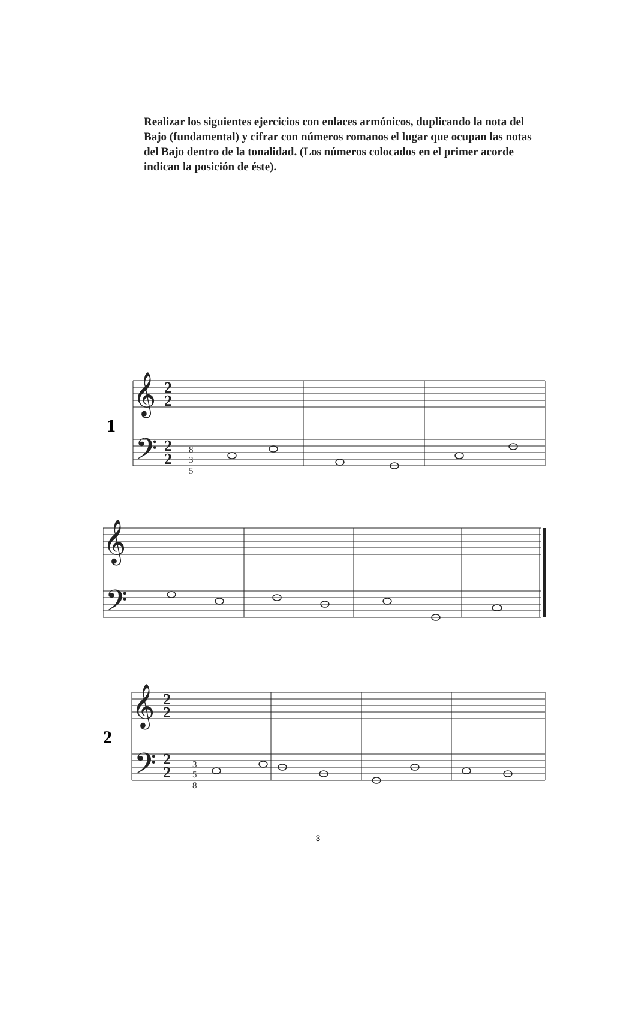Realizar los siguientes ejercicios con enlaces armónicos, duplicando la nota del Bajo (fundamental) y cifrar con números romanos el lugar que ocupan las notas del Bajo dentro de la tonalidad. (Los números colocados en el primer acorde indican la posición de éste).
𝄞
𝄢
𝄞
𝄢
𝄞
𝄢
𝄞
𝄢
2
2
2
2
2
2
2
2
1
2
8
3
5
3
5
8
3